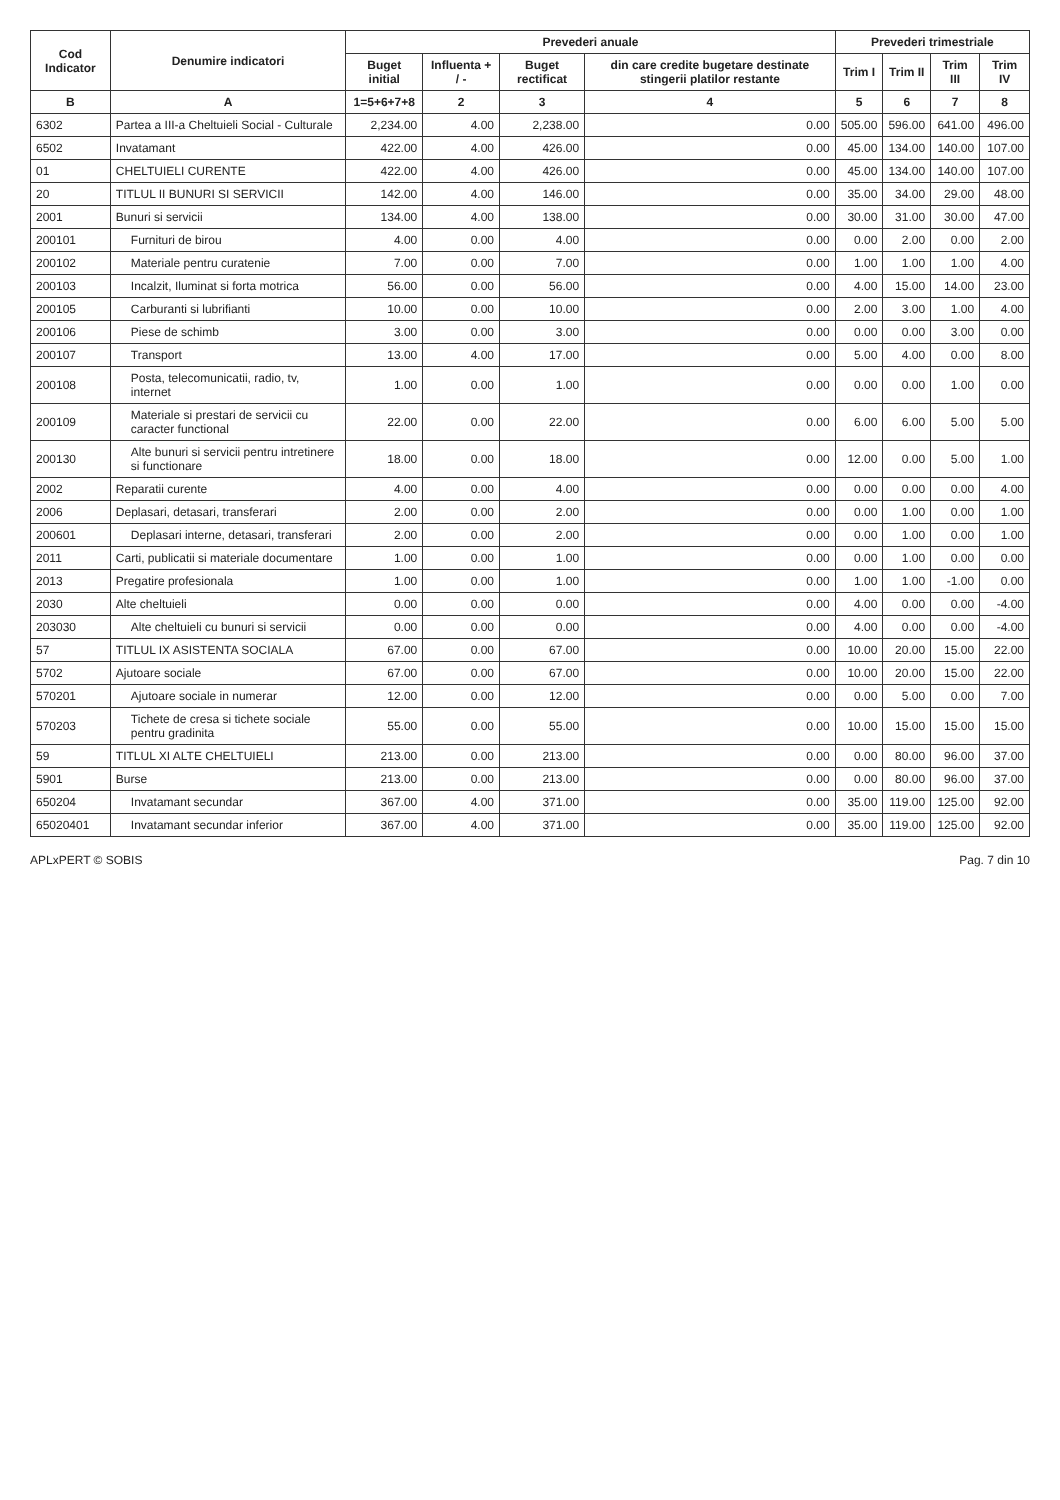| Cod Indicator | Denumire indicatori | Prevederi anuale | | | | Prevederi trimestriale | | | |
| --- | --- | --- | --- | --- | --- | --- | --- | --- | --- |
| | | Buget initial | Influenta + / - | Buget rectificat | din care credite bugetare destinate stingerii platilor restante | Trim I | Trim II | Trim III | Trim IV |
| B | A | 1=5+6+7+8 | 2 | 3 | 4 | 5 | 6 | 7 | 8 |
| 6302 | Partea a III-a Cheltuieli Social - Culturale | 2,234.00 | 4.00 | 2,238.00 | 0.00 | 505.00 | 596.00 | 641.00 | 496.00 |
| 6502 | Invatamant | 422.00 | 4.00 | 426.00 | 0.00 | 45.00 | 134.00 | 140.00 | 107.00 |
| 01 | CHELTUIELI CURENTE | 422.00 | 4.00 | 426.00 | 0.00 | 45.00 | 134.00 | 140.00 | 107.00 |
| 20 | TITLUL II BUNURI SI SERVICII | 142.00 | 4.00 | 146.00 | 0.00 | 35.00 | 34.00 | 29.00 | 48.00 |
| 2001 | Bunuri si servicii | 134.00 | 4.00 | 138.00 | 0.00 | 30.00 | 31.00 | 30.00 | 47.00 |
| 200101 | Furnituri de birou | 4.00 | 0.00 | 4.00 | 0.00 | 0.00 | 2.00 | 0.00 | 2.00 |
| 200102 | Materiale pentru curatenie | 7.00 | 0.00 | 7.00 | 0.00 | 1.00 | 1.00 | 1.00 | 4.00 |
| 200103 | Incalzit, Iluminat si forta motrica | 56.00 | 0.00 | 56.00 | 0.00 | 4.00 | 15.00 | 14.00 | 23.00 |
| 200105 | Carburanti si lubrifianti | 10.00 | 0.00 | 10.00 | 0.00 | 2.00 | 3.00 | 1.00 | 4.00 |
| 200106 | Piese de schimb | 3.00 | 0.00 | 3.00 | 0.00 | 0.00 | 0.00 | 3.00 | 0.00 |
| 200107 | Transport | 13.00 | 4.00 | 17.00 | 0.00 | 5.00 | 4.00 | 0.00 | 8.00 |
| 200108 | Posta, telecomunicatii, radio, tv, internet | 1.00 | 0.00 | 1.00 | 0.00 | 0.00 | 0.00 | 1.00 | 0.00 |
| 200109 | Materiale si prestari de servicii cu caracter functional | 22.00 | 0.00 | 22.00 | 0.00 | 6.00 | 6.00 | 5.00 | 5.00 |
| 200130 | Alte bunuri si servicii pentru intretinere si functionare | 18.00 | 0.00 | 18.00 | 0.00 | 12.00 | 0.00 | 5.00 | 1.00 |
| 2002 | Reparatii curente | 4.00 | 0.00 | 4.00 | 0.00 | 0.00 | 0.00 | 0.00 | 4.00 |
| 2006 | Deplasari, detasari, transferari | 2.00 | 0.00 | 2.00 | 0.00 | 0.00 | 1.00 | 0.00 | 1.00 |
| 200601 | Deplasari interne, detasari, transferari | 2.00 | 0.00 | 2.00 | 0.00 | 0.00 | 1.00 | 0.00 | 1.00 |
| 2011 | Carti, publicatii si materiale documentare | 1.00 | 0.00 | 1.00 | 0.00 | 0.00 | 1.00 | 0.00 | 0.00 |
| 2013 | Pregatire profesionala | 1.00 | 0.00 | 1.00 | 0.00 | 1.00 | 1.00 | -1.00 | 0.00 |
| 2030 | Alte cheltuieli | 0.00 | 0.00 | 0.00 | 0.00 | 4.00 | 0.00 | 0.00 | -4.00 |
| 203030 | Alte cheltuieli cu bunuri si servicii | 0.00 | 0.00 | 0.00 | 0.00 | 4.00 | 0.00 | 0.00 | -4.00 |
| 57 | TITLUL IX ASISTENTA SOCIALA | 67.00 | 0.00 | 67.00 | 0.00 | 10.00 | 20.00 | 15.00 | 22.00 |
| 5702 | Ajutoare sociale | 67.00 | 0.00 | 67.00 | 0.00 | 10.00 | 20.00 | 15.00 | 22.00 |
| 570201 | Ajutoare sociale in numerar | 12.00 | 0.00 | 12.00 | 0.00 | 0.00 | 5.00 | 0.00 | 7.00 |
| 570203 | Tichete de cresa si tichete sociale pentru gradinita | 55.00 | 0.00 | 55.00 | 0.00 | 10.00 | 15.00 | 15.00 | 15.00 |
| 59 | TITLUL XI ALTE CHELTUIELI | 213.00 | 0.00 | 213.00 | 0.00 | 0.00 | 80.00 | 96.00 | 37.00 |
| 5901 | Burse | 213.00 | 0.00 | 213.00 | 0.00 | 0.00 | 80.00 | 96.00 | 37.00 |
| 650204 | Invatamant secundar | 367.00 | 4.00 | 371.00 | 0.00 | 35.00 | 119.00 | 125.00 | 92.00 |
| 65020401 | Invatamant secundar inferior | 367.00 | 4.00 | 371.00 | 0.00 | 35.00 | 119.00 | 125.00 | 92.00 |
APLxPERT © SOBIS Pag. 7 din 10